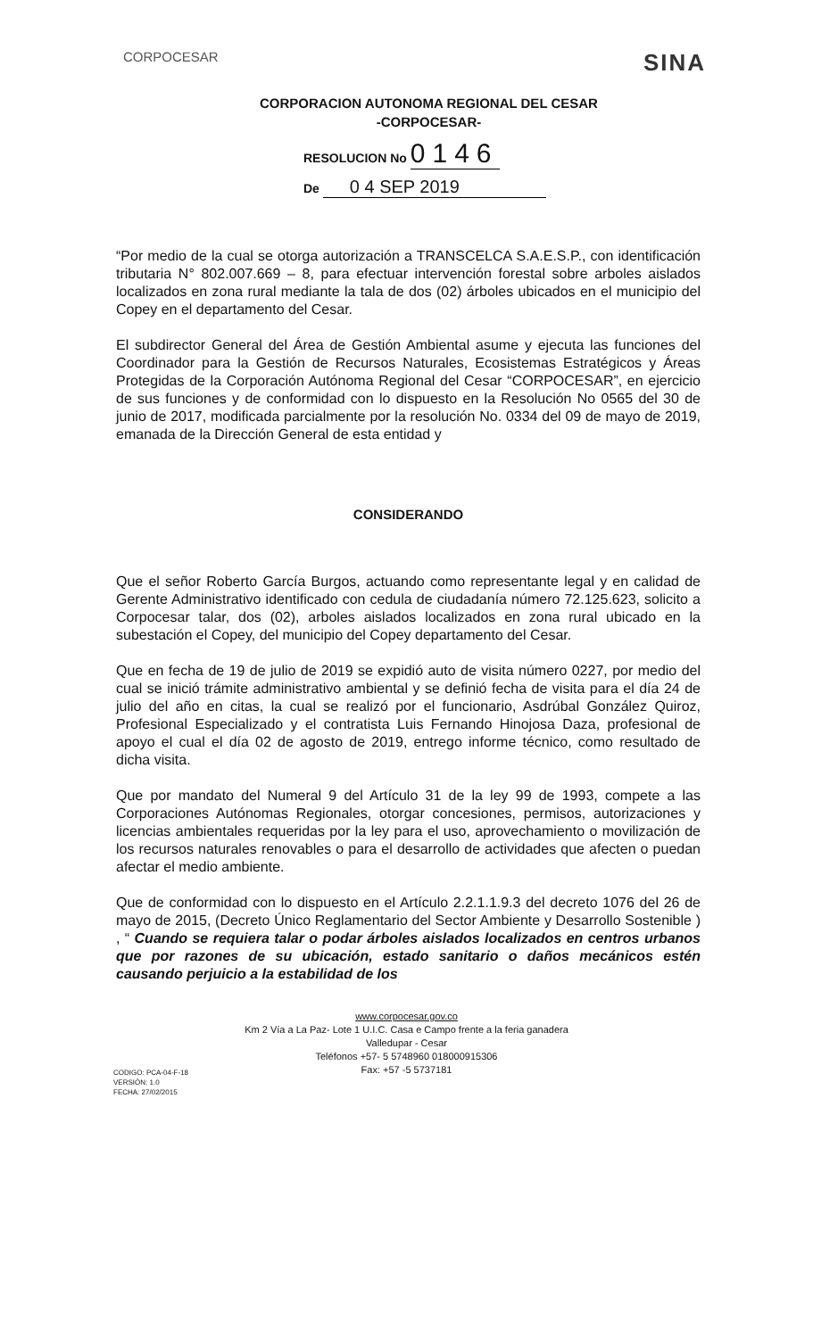CORPOCESAR
SINA
CORPORACION AUTONOMA REGIONAL DEL CESAR
-CORPOCESAR-
RESOLUCION No 0146
De 0 4 SEP 2019
“Por medio de la cual se otorga autorización a TRANSCELCA S.A.E.S.P., con identificación tributaria N° 802.007.669 – 8, para efectuar intervención forestal sobre arboles aislados localizados en zona rural mediante la tala de dos (02) árboles ubicados en el municipio del Copey en el departamento del Cesar.
El subdirector General del Área de Gestión Ambiental asume y ejecuta las funciones del Coordinador para la Gestión de Recursos Naturales, Ecosistemas Estratégicos y Áreas Protegidas de la Corporación Autónoma Regional del Cesar “CORPOCESAR”, en ejercicio de sus funciones y de conformidad con lo dispuesto en la Resolución No 0565 del 30 de junio de 2017, modificada parcialmente por la resolución No. 0334 del 09 de mayo de 2019, emanada de la Dirección General de esta entidad y
CONSIDERANDO
Que el señor Roberto García Burgos, actuando como representante legal y en calidad de Gerente Administrativo identificado con cedula de ciudadanía número 72.125.623, solicito a Corpocesar talar, dos (02), arboles aislados localizados en zona rural ubicado en la subestación el Copey, del municipio del Copey departamento del Cesar.
Que en fecha de 19 de julio de 2019 se expidió auto de visita número 0227, por medio del cual se inició trámite administrativo ambiental y se definió fecha de visita para el día 24 de julio del año en citas, la cual se realizó por el funcionario, Asdrúbal González Quiroz, Profesional Especializado y el contratista Luis Fernando Hinojosa Daza, profesional de apoyo el cual el día 02 de agosto de 2019, entrego informe técnico, como resultado de dicha visita.
Que por mandato del Numeral 9 del Artículo 31 de la ley 99 de 1993, compete a las Corporaciones Autónomas Regionales, otorgar concesiones, permisos, autorizaciones y licencias ambientales requeridas por la ley para el uso, aprovechamiento o movilización de los recursos naturales renovables o para el desarrollo de actividades que afecten o puedan afectar el medio ambiente.
Que de conformidad con lo dispuesto en el Artículo 2.2.1.1.9.3 del decreto 1076 del 26 de mayo de 2015, (Decreto Único Reglamentario del Sector Ambiente y Desarrollo Sostenible ) , “ Cuando se requiera talar o podar árboles aislados localizados en centros urbanos que por razones de su ubicación, estado sanitario o daños mecánicos estén causando perjuicio a la estabilidad de los
www.corpocesar.gov.co
Km 2 Vía a La Paz- Lote 1 U.I.C. Casa e Campo frente a la feria ganadera
Valledupar - Cesar
Teléfonos +57- 5 5748960 018000915306
Fax: +57 -5 5737181
CODIGO: PCA-04-F-18
VERSIÓN: 1.0
FECHA: 27/02/2015